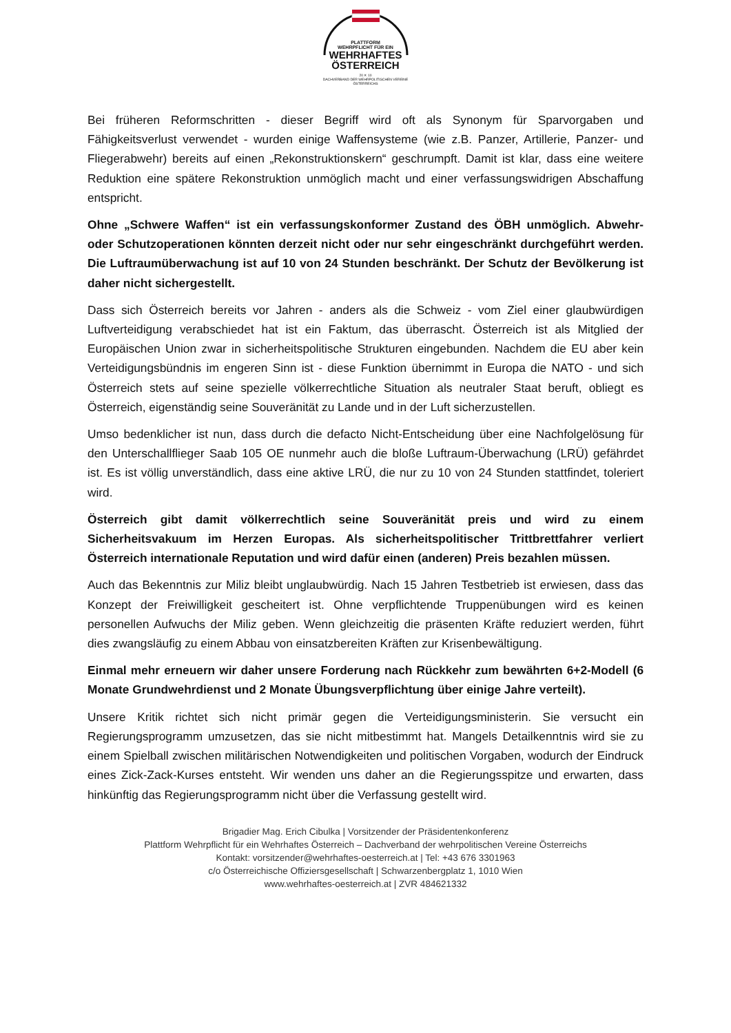PLATTFORM
WEHRPFLICHT FÜR EIN
WEHRHAFTES
ÖSTERREICH
20 ✕ 10
DACHVERBAND DER WEHRPOLITISCHEN VEREINE ÖSTERREICHS
Bei früheren Reformschritten - dieser Begriff wird oft als Synonym für Sparvorgaben und Fähigkeitsverlust verwendet - wurden einige Waffensysteme (wie z.B. Panzer, Artillerie, Panzer- und Fliegerabwehr) bereits auf einen „Rekonstruktionskern“ geschrumpft. Damit ist klar, dass eine weitere Reduktion eine spätere Rekonstruktion unmöglich macht und einer verfassungswidrigen Abschaffung entspricht.
Ohne „Schwere Waffen“ ist ein verfassungskonformer Zustand des ÖBH unmöglich. Abwehr- oder Schutzoperationen könnten derzeit nicht oder nur sehr eingeschränkt durchgeführt werden. Die Luftraumüberwachung ist auf 10 von 24 Stunden beschränkt. Der Schutz der Bevölkerung ist daher nicht sichergestellt.
Dass sich Österreich bereits vor Jahren - anders als die Schweiz - vom Ziel einer glaubwürdigen Luftverteidigung verabschiedet hat ist ein Faktum, das überrascht. Österreich ist als Mitglied der Europäischen Union zwar in sicherheitspolitische Strukturen eingebunden. Nachdem die EU aber kein Verteidigungsbündnis im engeren Sinn ist - diese Funktion übernimmt in Europa die NATO - und sich Österreich stets auf seine spezielle völkerrechtliche Situation als neutraler Staat beruft, obliegt es Österreich, eigenständig seine Souveränität zu Lande und in der Luft sicherzustellen.
Umso bedenklicher ist nun, dass durch die defacto Nicht-Entscheidung über eine Nachfolgelösung für den Unterschallflieger Saab 105 OE nunmehr auch die bloße Luftraum-Überwachung (LRÜ) gefährdet ist. Es ist völlig unverständlich, dass eine aktive LRÜ, die nur zu 10 von 24 Stunden stattfindet, toleriert wird.
Österreich gibt damit völkerrechtlich seine Souveränität preis und wird zu einem Sicherheitsvakuum im Herzen Europas. Als sicherheitspolitischer Trittbrettfahrer verliert Österreich internationale Reputation und wird dafür einen (anderen) Preis bezahlen müssen.
Auch das Bekenntnis zur Miliz bleibt unglaubwürdig. Nach 15 Jahren Testbetrieb ist erwiesen, dass das Konzept der Freiwilligkeit gescheitert ist. Ohne verpflichtende Truppenübungen wird es keinen personellen Aufwuchs der Miliz geben. Wenn gleichzeitig die präsenten Kräfte reduziert werden, führt dies zwangsläufig zu einem Abbau von einsatzbereiten Kräften zur Krisenbewältigung.
Einmal mehr erneuern wir daher unsere Forderung nach Rückkehr zum bewährten 6+2-Modell (6 Monate Grundwehrdienst und 2 Monate Übungsverpflichtung über einige Jahre verteilt).
Unsere Kritik richtet sich nicht primär gegen die Verteidigungsministerin. Sie versucht ein Regierungsprogramm umzusetzen, das sie nicht mitbestimmt hat. Mangels Detailkenntnis wird sie zu einem Spielball zwischen militärischen Notwendigkeiten und politischen Vorgaben, wodurch der Eindruck eines Zick-Zack-Kurses entsteht. Wir wenden uns daher an die Regierungsspitze und erwarten, dass hinkünftig das Regierungsprogramm nicht über die Verfassung gestellt wird.
Brigadier Mag. Erich Cibulka | Vorsitzender der Präsidentenkonferenz
Plattform Wehrpflicht für ein Wehrhaftes Österreich – Dachverband der wehrpolitischen Vereine Österreichs
Kontakt: vorsitzender@wehrhaftes-oesterreich.at | Tel: +43 676 3301963
c/o Österreichische Offiziersgesellschaft | Schwarzenbergplatz 1, 1010 Wien
www.wehrhaftes-oesterreich.at | ZVR 484621332